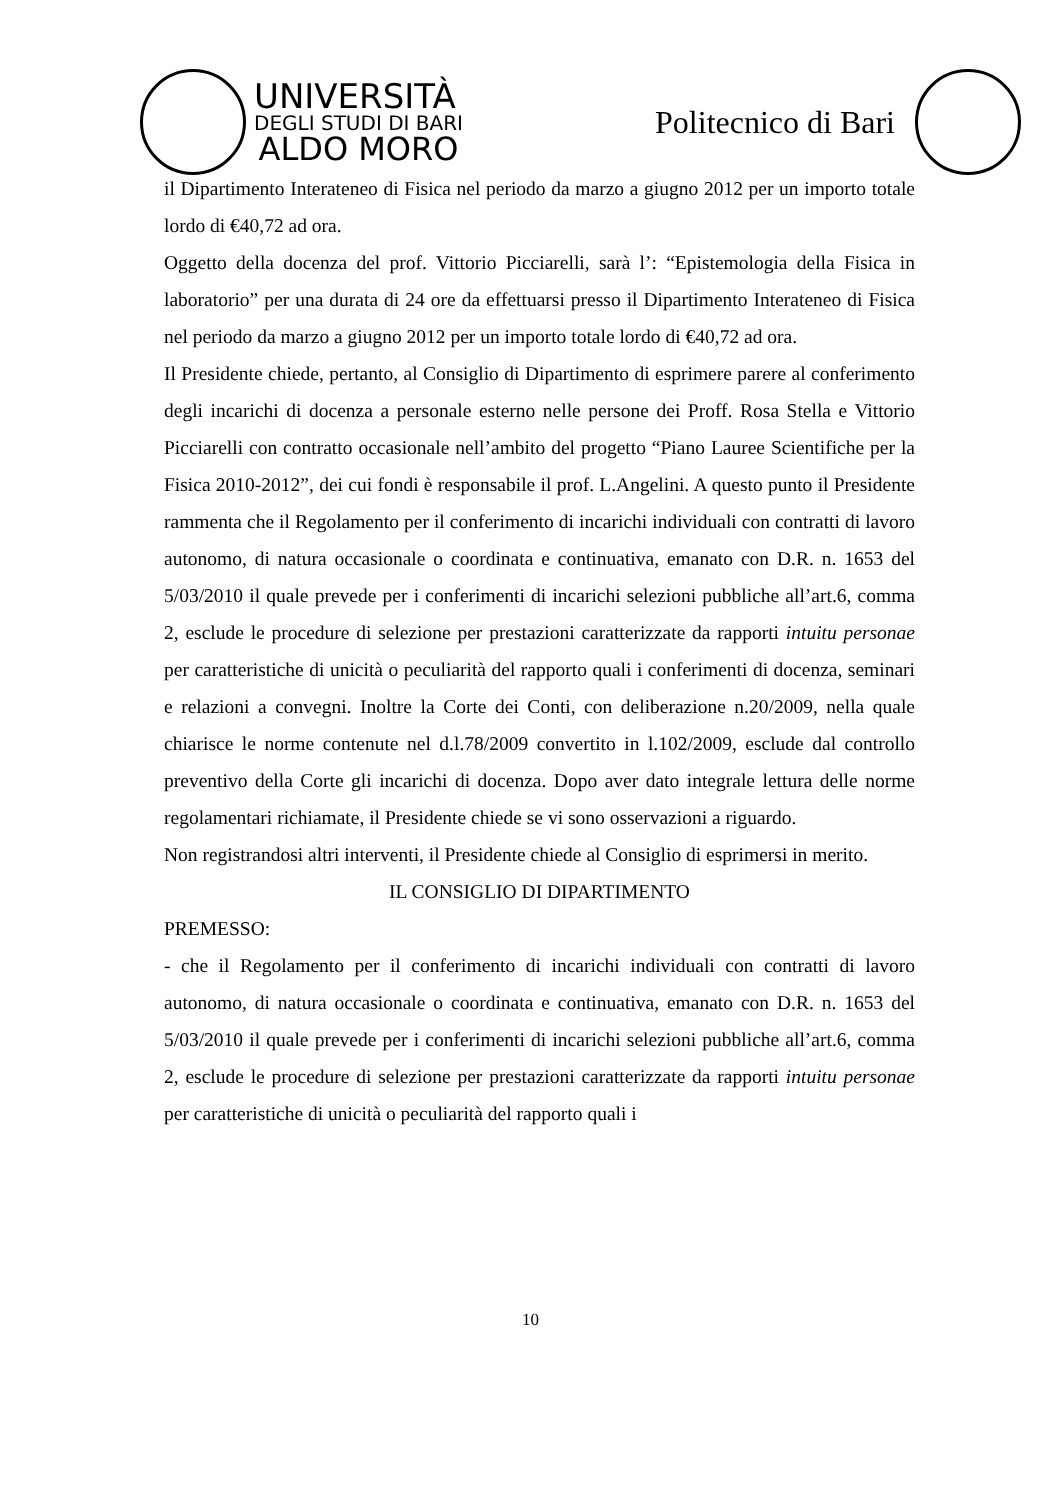UNIVERSITÀ
DEGLI STUDI DI BARI
ALDO MORO
Politecnico di Bari
il Dipartimento Interateneo di Fisica nel periodo da marzo a giugno 2012 per un importo totale lordo di €40,72 ad ora.
Oggetto della docenza del prof. Vittorio Picciarelli, sarà l’: “Epistemologia della Fisica in laboratorio” per una durata di 24 ore da effettuarsi presso il Dipartimento Interateneo di Fisica nel periodo da marzo a giugno 2012 per un importo totale lordo di €40,72 ad ora.
Il Presidente chiede, pertanto, al Consiglio di Dipartimento di esprimere parere al conferimento degli incarichi di docenza a personale esterno nelle persone dei Proff. Rosa Stella e Vittorio Picciarelli con contratto occasionale nell’ambito del progetto “Piano Lauree Scientifiche per la Fisica 2010-2012”, dei cui fondi è responsabile il prof. L.Angelini. A questo punto il Presidente rammenta che il Regolamento per il conferimento di incarichi individuali con contratti di lavoro autonomo, di natura occasionale o coordinata e continuativa, emanato con D.R. n. 1653 del 5/03/2010 il quale prevede per i conferimenti di incarichi selezioni pubbliche all’art.6, comma 2, esclude le procedure di selezione per prestazioni caratterizzate da rapporti intuitu personae per caratteristiche di unicità o peculiarità del rapporto quali i conferimenti di docenza, seminari e relazioni a convegni. Inoltre la Corte dei Conti, con deliberazione n.20/2009, nella quale chiarisce le norme contenute nel d.l.78/2009 convertito in l.102/2009, esclude dal controllo preventivo della Corte gli incarichi di docenza. Dopo aver dato integrale lettura delle norme regolamentari richiamate, il Presidente chiede se vi sono osservazioni a riguardo.
Non registrandosi altri interventi, il Presidente chiede al Consiglio di esprimersi in merito.
IL CONSIGLIO DI DIPARTIMENTO
PREMESSO:
- che il Regolamento per il conferimento di incarichi individuali con contratti di lavoro autonomo, di natura occasionale o coordinata e continuativa, emanato con D.R. n. 1653 del 5/03/2010 il quale prevede per i conferimenti di incarichi selezioni pubbliche all’art.6, comma 2, esclude le procedure di selezione per prestazioni caratterizzate da rapporti intuitu personae per caratteristiche di unicità o peculiarità del rapporto quali i
10